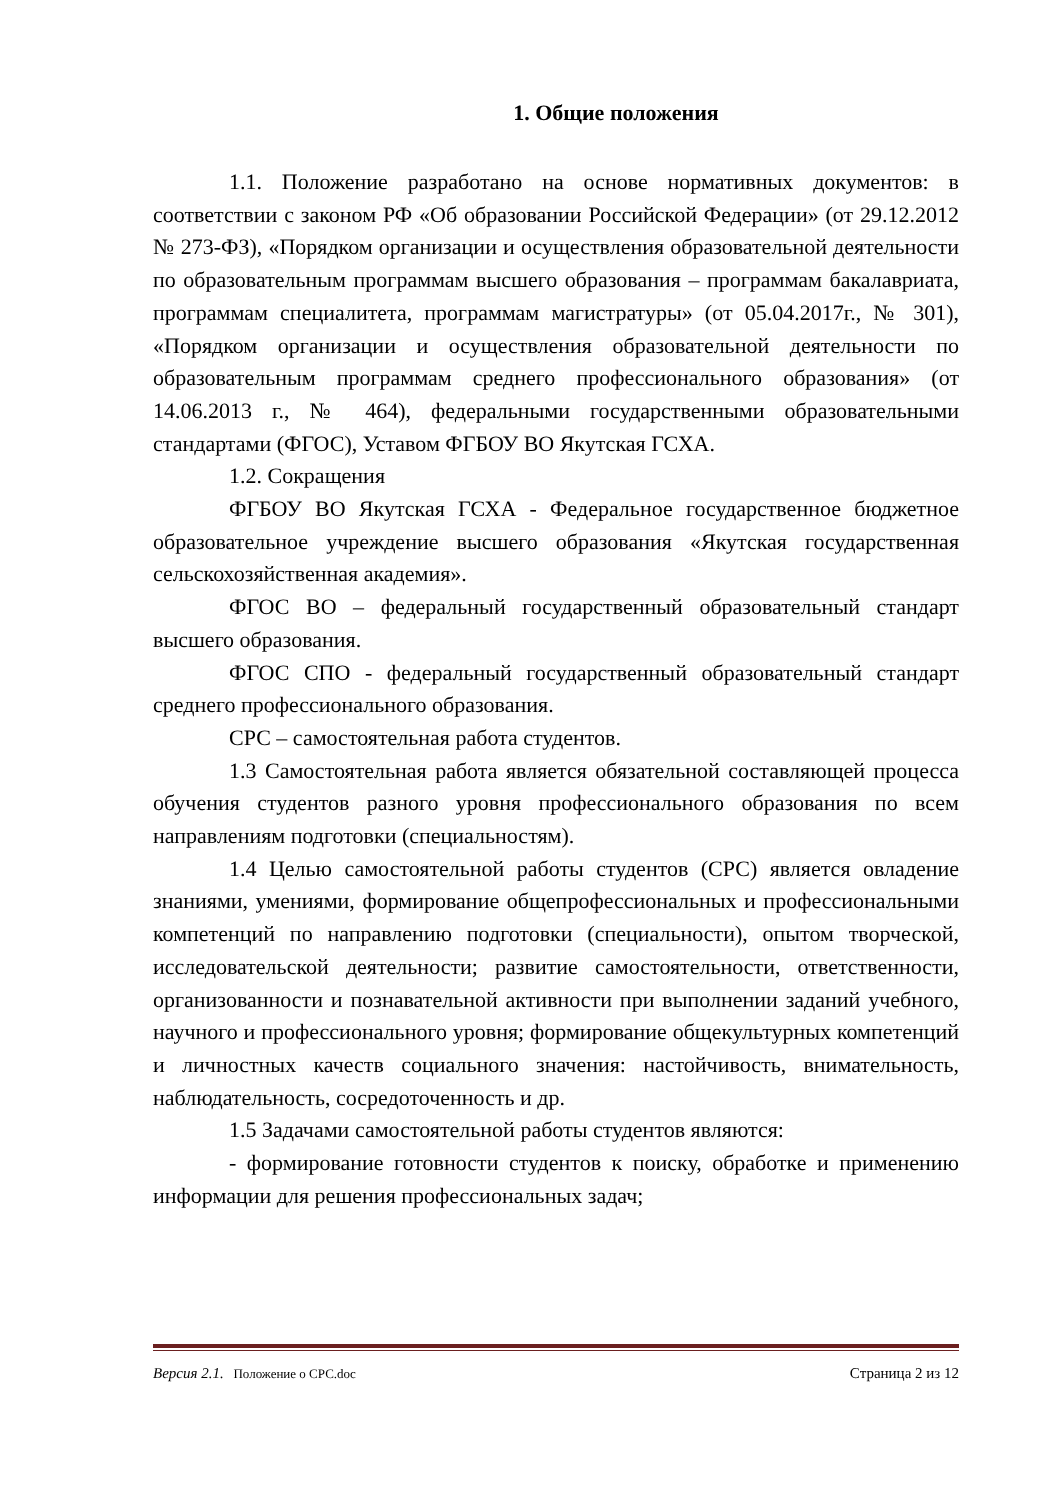1. Общие положения
1.1. Положение разработано на основе нормативных документов: в соответствии с законом РФ «Об образовании Российской Федерации» (от 29.12.2012 № 273-ФЗ), «Порядком организации и осуществления образовательной деятельности по образовательным программам высшего образования – программам бакалавриата, программам специалитета, программам магистратуры» (от 05.04.2017г., № 301), «Порядком организации и осуществления образовательной деятельности по образовательным программам среднего профессионального образования» (от 14.06.2013 г., № 464), федеральными государственными образовательными стандартами (ФГОС), Уставом ФГБОУ ВО Якутская ГСХА.
1.2. Сокращения
ФГБОУ ВО Якутская ГСХА - Федеральное государственное бюджетное образовательное учреждение высшего образования «Якутская государственная сельскохозяйственная академия».
ФГОС ВО – федеральный государственный образовательный стандарт высшего образования.
ФГОС СПО - федеральный государственный образовательный стандарт среднего профессионального образования.
СРС – самостоятельная работа студентов.
1.3 Самостоятельная работа является обязательной составляющей процесса обучения студентов разного уровня профессионального образования по всем направлениям подготовки (специальностям).
1.4 Целью самостоятельной работы студентов (СРС) является овладение знаниями, умениями, формирование общепрофессиональных и профессиональными компетенций по направлению подготовки (специальности), опытом творческой, исследовательской деятельности; развитие самостоятельности, ответственности, организованности и познавательной активности при выполнении заданий учебного, научного и профессионального уровня; формирование общекультурных компетенций и личностных качеств социального значения: настойчивость, внимательность, наблюдательность, сосредоточенность и др.
1.5 Задачами самостоятельной работы студентов являются:
- формирование готовности студентов к поиску, обработке и применению информации для решения профессиональных задач;
Версия 2.1. Положение о СРС.doc Страница 2 из 12